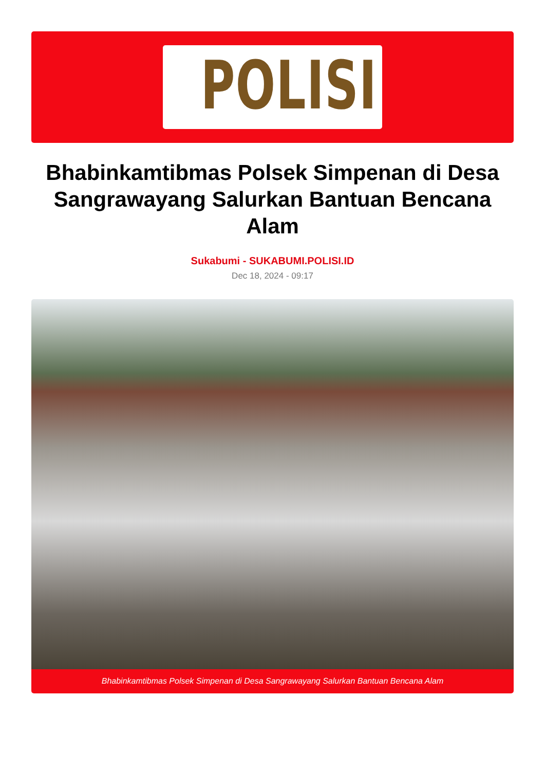POLISI
Bhabinkamtibmas Polsek Simpenan di Desa Sangrawayang Salurkan Bantuan Bencana Alam
Sukabumi - SUKABUMI.POLISI.ID
Dec 18, 2024 - 09:17
Bhabinkamtibmas Polsek Simpenan di Desa Sangrawayang Salurkan Bantuan Bencana Alam